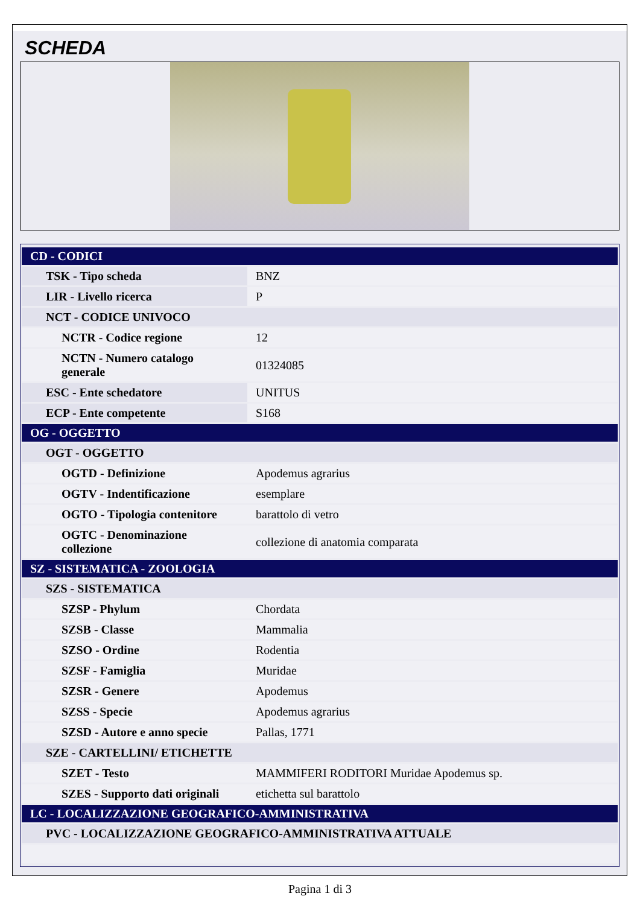SCHEDA
| CD - CODICI | |
| TSK - Tipo scheda | BNZ |
| LIR - Livello ricerca | P |
| NCT - CODICE UNIVOCO | |
| NCTR - Codice regione | 12 |
| NCTN - Numero catalogo generale | 01324085 |
| ESC - Ente schedatore | UNITUS |
| ECP - Ente competente | S168 |
| OG - OGGETTO | |
| OGT - OGGETTO | |
| OGTD - Definizione | Apodemus agrarius |
| OGTV - Indentificazione | esemplare |
| OGTO - Tipologia contenitore | barattolo di vetro |
| OGTC - Denominazione collezione | collezione di anatomia comparata |
| SZ - SISTEMATICA - ZOOLOGIA | |
| SZS - SISTEMATICA | |
| SZSP - Phylum | Chordata |
| SZSB - Classe | Mammalia |
| SZSO - Ordine | Rodentia |
| SZSF - Famiglia | Muridae |
| SZSR - Genere | Apodemus |
| SZSS - Specie | Apodemus agrarius |
| SZSD - Autore e anno specie | Pallas, 1771 |
| SZE - CARTELLINI/ ETICHETTE | |
| SZET - Testo | MAMMIFERI RODITORI Muridae Apodemus sp. |
| SZES - Supporto dati originali | etichetta sul barattolo |
| LC - LOCALIZZAZIONE GEOGRAFICO-AMMINISTRATIVA | |
| PVC - LOCALIZZAZIONE GEOGRAFICO-AMMINISTRATIVA ATTUALE | |
Pagina 1 di 3